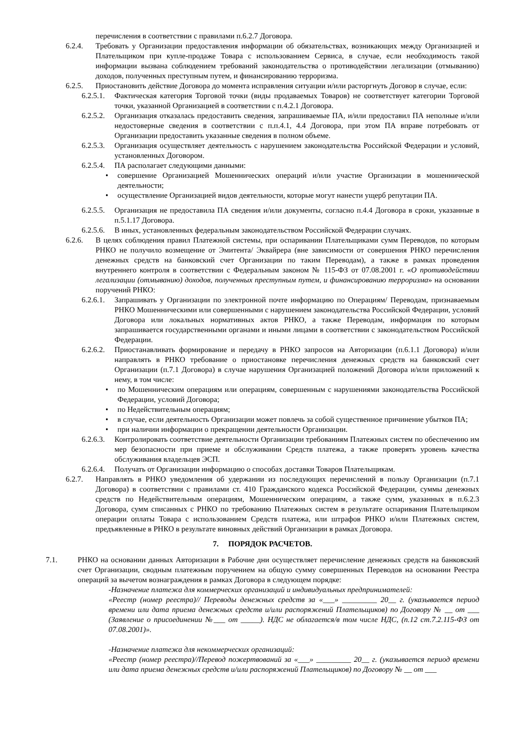перечисления в соответствии с правилами п.6.2.7 Договора.
6.2.4. Требовать у Организации предоставления информации об обязательствах, возникающих между Организацией и Плательщиком при купле-продаже Товара с использованием Сервиса, в случае, если необходимость такой информации вызвана соблюдением требований законодательства о противодействии легализации (отмыванию) доходов, полученных преступным путем, и финансированию терроризма.
6.2.5. Приостановить действие Договора до момента исправления ситуации и/или расторгнуть Договор в случае, если:
6.2.5.1. Фактическая категория Торговой точки (виды продаваемых Товаров) не соответствует категории Торговой точки, указанной Организацией в соответствии с п.4.2.1 Договора.
6.2.5.2. Организация отказалась предоставить сведения, запрашиваемые ПА, и/или предоставил ПА неполные и/или недостоверные сведения в соответствии с п.п.4.1, 4.4 Договора, при этом ПА вправе потребовать от Организации предоставить указанные сведения в полном объеме.
6.2.5.3. Организация осуществляет деятельность с нарушением законодательства Российской Федерации и условий, установленных Договором.
6.2.5.4. ПА располагает следующими данными:
• совершение Организацией Мошеннических операций и/или участие Организации в мошеннической деятельности;
• осуществление Организацией видов деятельности, которые могут нанести ущерб репутации ПА.
6.2.5.5. Организация не предоставила ПА сведения и/или документы, согласно п.4.4 Договора в сроки, указанные в п.5.1.17 Договора.
6.2.5.6. В иных, установленных федеральным законодательством Российской Федерации случаях.
6.2.6. В целях соблюдения правил Платежной системы, при оспаривании Плательщиками сумм Переводов, по которым РНКО не получило возмещение от Эмитента/ Эквайрера (вне зависимости от совершения РНКО перечисления денежных средств на банковский счет Организации по таким Переводам), а также в рамках проведения внутреннего контроля в соответствии с Федеральным законом № 115-ФЗ от 07.08.2001 г. «О противодействии легализации (отмыванию) доходов, полученных преступным путем, и финансированию терроризма» на основании поручений РНКО:
6.2.6.1. Запрашивать у Организации по электронной почте информацию по Операциям/ Переводам, признаваемым РНКО Мошенническими или совершенными с нарушением законодательства Российской Федерации, условий Договора или локальных нормативных актов РНКО, а также Переводам, информация по которым запрашивается государственными органами и иными лицами в соответствии с законодательством Российской Федерации.
6.2.6.2. Приостанавливать формирование и передачу в РНКО запросов на Авторизации (п.6.1.1 Договора) и/или направлять в РНКО требование о приостановке перечисления денежных средств на банковский счет Организации (п.7.1 Договора) в случае нарушения Организацией положений Договора и/или приложений к нему, в том числе:
• по Мошенническим операциям или операциям, совершенным с нарушениями законодательства Российской Федерации, условий Договора;
• по Недействительным операциям;
• в случае, если деятельность Организации может повлечь за собой существенное причинение убытков ПА;
• при наличии информации о прекращении деятельности Организации.
6.2.6.3. Контролировать соответствие деятельности Организации требованиям Платежных систем по обеспечению им мер безопасности при приеме и обслуживании Средств платежа, а также проверять уровень качества обслуживания владельцев ЭСП.
6.2.6.4. Получать от Организации информацию о способах доставки Товаров Плательщикам.
6.2.7. Направлять в РНКО уведомления об удержании из последующих перечислений в пользу Организации (п.7.1 Договора) в соответствии с правилами ст. 410 Гражданского кодекса Российской Федерации, суммы денежных средств по Недействительным операциям, Мошенническим операциям, а также сумм, указанных в п.6.2.3 Договора, сумм списанных с РНКО по требованию Платежных систем в результате оспаривания Плательщиком операции оплаты Товара с использованием Средств платежа, или штрафов РНКО и/или Платежных систем, предъявленные в РНКО в результате виновных действий Организации в рамках Договора.
7. ПОРЯДОК РАСЧЕТОВ.
7.1. РНКО на основании данных Авторизации в Рабочие дни осуществляет перечисление денежных средств на банковский счет Организации, сводным платежным поручением на общую сумму совершенных Переводов на основании Реестра операций за вычетом вознаграждения в рамках Договора в следующем порядке:
-Назначение платежа для коммерческих организаций и индивидуальных предпринимателей:
«Реестр (номер реестра)// Переводы денежных средств за «___» _________ 20__ г. (указывается период времени или дата приема денежных средств и/или распоряжений Плательщиков) по Договору № __ от ___ (Заявление о присоединении №___ от _____). НДС не облагается/в том числе НДС, (п.12 ст.7.2.115-ФЗ от 07.08.2001)».
-Назначение платежа для некоммерческих организаций:
«Реестр (номер реестра)//Перевод пожертвований за «___» _________ 20__ г. (указывается период времени или дата приема денежных средств и/или распоряжений Плательщиков) по Договору № __ от ___